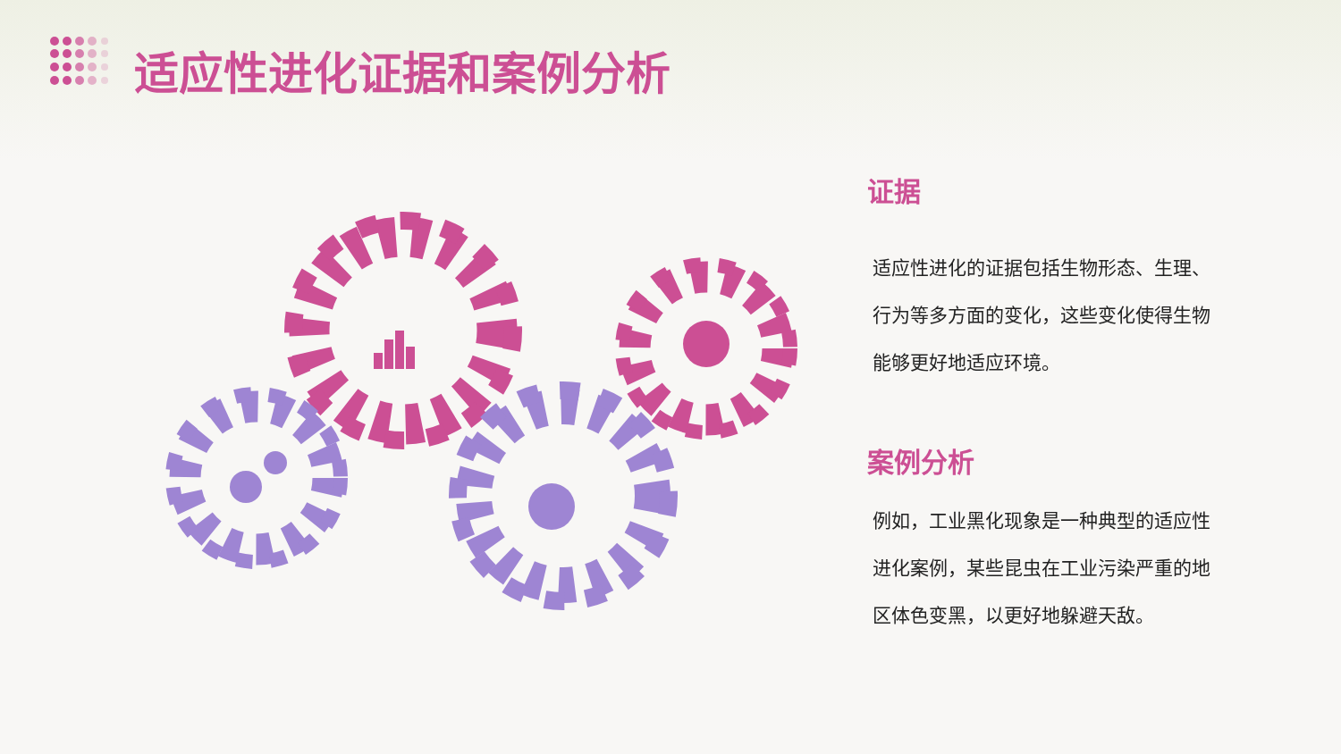适应性进化证据和案例分析
证据
适应性进化的证据包括生物形态、生理、行为等多方面的变化，这些变化使得生物能够更好地适应环境。
案例分析
例如，工业黑化现象是一种典型的适应性进化案例，某些昆虫在工业污染严重的地区体色变黑，以更好地躲避天敌。